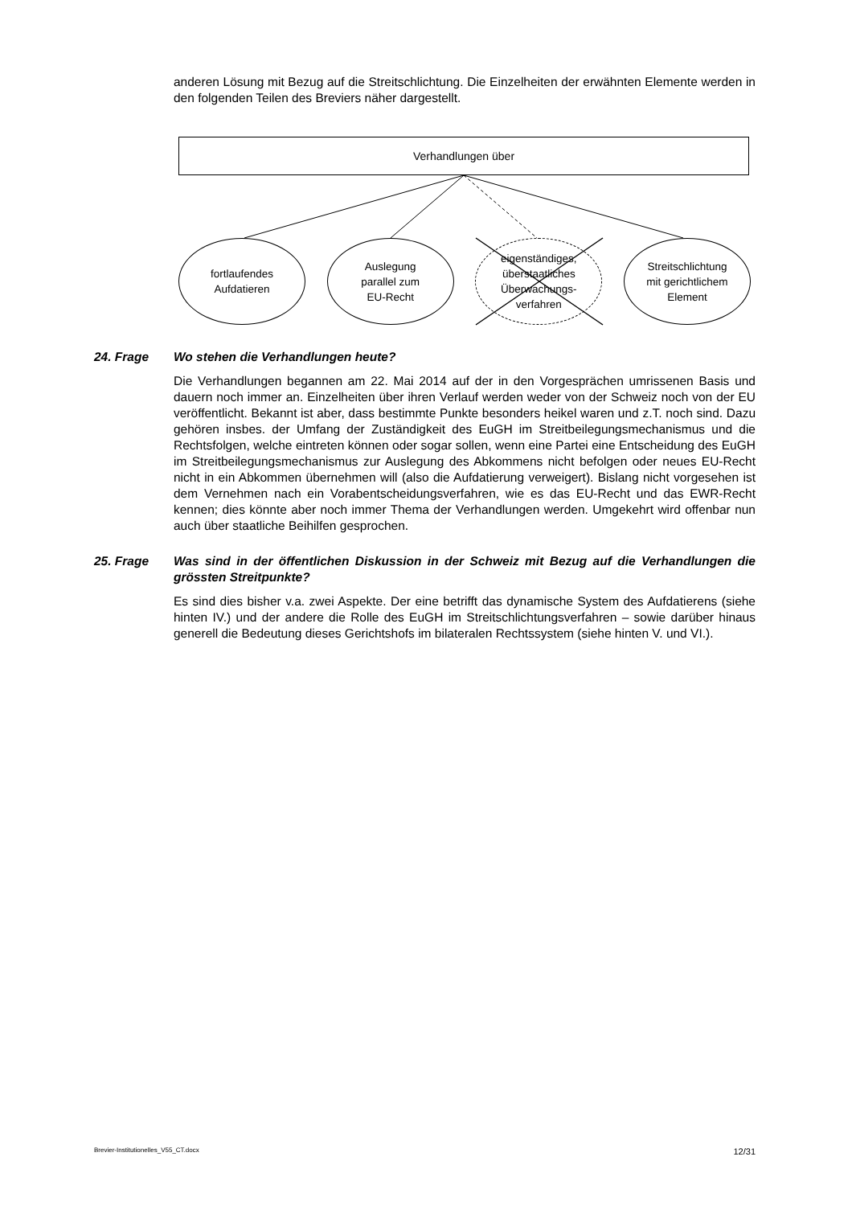anderen Lösung mit Bezug auf die Streitschlichtung. Die Einzelheiten der erwähnten Elemente werden in den folgenden Teilen des Breviers näher dargestellt.
Verhandlungen über
fortlaufendes
Aufdatieren
Auslegung
parallel zum
EU-Recht
eigenständiges,
überstaatliches
Überwachungs-
verfahren
Streitschlichtung
mit gerichtlichem
Element
24. Frage Wo stehen die Verhandlungen heute?
Die Verhandlungen begannen am 22. Mai 2014 auf der in den Vorgesprächen umrissenen Basis und dauern noch immer an. Einzelheiten über ihren Verlauf werden weder von der Schweiz noch von der EU veröffentlicht. Bekannt ist aber, dass bestimmte Punkte besonders heikel waren und z.T. noch sind. Dazu gehören insbes. der Umfang der Zuständigkeit des EuGH im Streitbeilegungsmechanismus und die Rechtsfolgen, welche eintreten können oder sogar sollen, wenn eine Partei eine Entscheidung des EuGH im Streitbeilegungsmechanismus zur Auslegung des Abkommens nicht befolgen oder neues EU-Recht nicht in ein Abkommen übernehmen will (also die Aufdatierung verweigert). Bislang nicht vorgesehen ist dem Vernehmen nach ein Vorabentscheidungsverfahren, wie es das EU-Recht und das EWR-Recht kennen; dies könnte aber noch immer Thema der Verhandlungen werden. Umgekehrt wird offenbar nun auch über staatliche Beihilfen gesprochen.
25. Frage Was sind in der öffentlichen Diskussion in der Schweiz mit Bezug auf die Verhandlungen die grössten Streitpunkte?
Es sind dies bisher v.a. zwei Aspekte. Der eine betrifft das dynamische System des Aufdatierens (siehe hinten IV.) und der andere die Rolle des EuGH im Streitschlichtungsverfahren – sowie darüber hinaus generell die Bedeutung dieses Gerichtshofs im bilateralen Rechtssystem (siehe hinten V. und VI.).
Brevier-Institutionelles_V55_CT.docx 12/31